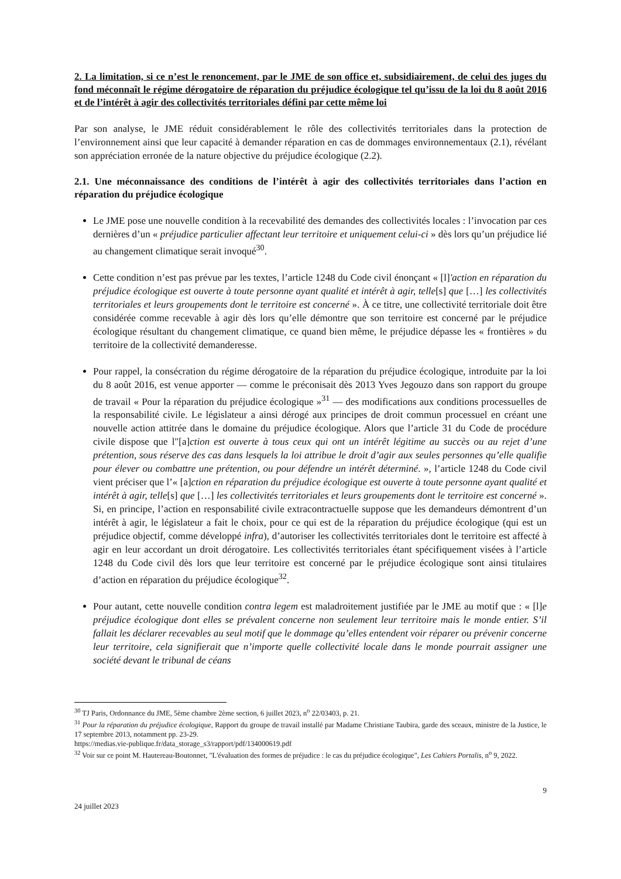2. La limitation, si ce n’est le renoncement, par le JME de son office et, subsidiairement, de celui des juges du fond méconnaît le régime dérogatoire de réparation du préjudice écologique tel qu’issu de la loi du 8 août 2016 et de l’intérêt à agir des collectivités territoriales défini par cette même loi
Par son analyse, le JME réduit considérablement le rôle des collectivités territoriales dans la protection de l’environnement ainsi que leur capacité à demander réparation en cas de dommages environnementaux (2.1), révélant son appréciation erronée de la nature objective du préjudice écologique (2.2).
2.1. Une méconnaissance des conditions de l’intérêt à agir des collectivités territoriales dans l’action en réparation du préjudice écologique
Le JME pose une nouvelle condition à la recevabilité des demandes des collectivités locales : l’invocation par ces dernières d’un « préjudice particulier affectant leur territoire et uniquement celui-ci » dès lors qu’un préjudice lié au changement climatique serait invoqué<sup>30</sup>.
Cette condition n’est pas prévue par les textes, l’article 1248 du Code civil énonçant « [l]'action en réparation du préjudice écologique est ouverte à toute personne ayant qualité et intérêt à agir, telle[s] que […] les collectivités territoriales et leurs groupements dont le territoire est concerné ». À ce titre, une collectivité territoriale doit être considérée comme recevable à agir dès lors qu’elle démontre que son territoire est concerné par le préjudice écologique résultant du changement climatique, ce quand bien même, le préjudice dépasse les « frontières » du territoire de la collectivité demanderesse.
Pour rappel, la consécration du régime dérogatoire de la réparation du préjudice écologique, introduite par la loi du 8 août 2016, est venue apporter — comme le préconisait dès 2013 Yves Jegouzo dans son rapport du groupe de travail « Pour la réparation du préjudice écologique »<sup>31</sup> — des modifications aux conditions processuelles de la responsabilité civile. Le législateur a ainsi dérogé aux principes de droit commun processuel en créant une nouvelle action attitrée dans le domaine du préjudice écologique. Alors que l’article 31 du Code de procédure civile dispose que l"[a]ction est ouverte à tous ceux qui ont un intérêt légitime au succès ou au rejet d’une prétention, sous réserve des cas dans lesquels la loi attribue le droit d’agir aux seules personnes qu’elle qualifie pour élever ou combattre une prétention, ou pour défendre un intérêt déterminé. », l’article 1248 du Code civil vient préciser que l’« [a]ction en réparation du préjudice écologique est ouverte à toute personne ayant qualité et intérêt à agir, telle[s] que […] les collectivités territoriales et leurs groupements dont le territoire est concerné ». Si, en principe, l’action en responsabilité civile extracontractuelle suppose que les demandeurs démontrent d’un intérêt à agir, le législateur a fait le choix, pour ce qui est de la réparation du préjudice écologique (qui est un préjudice objectif, comme développé infra), d’autoriser les collectivités territoriales dont le territoire est affecté à agir en leur accordant un droit dérogatoire. Les collectivités territoriales étant spécifiquement visées à l’article 1248 du Code civil dès lors que leur territoire est concerné par le préjudice écologique sont ainsi titulaires d’action en réparation du préjudice écologique<sup>32</sup>.
Pour autant, cette nouvelle condition contra legem est maladroitement justifiée par le JME au motif que : « [l]e préjudice écologique dont elles se prévalent concerne non seulement leur territoire mais le monde entier. S’il fallait les déclarer recevables au seul motif que le dommage qu’elles entendent voir réparer ou prévenir concerne leur territoire, cela signifierait que n’importe quelle collectivité locale dans le monde pourrait assigner une société devant le tribunal de céans
<sup>30</sup> TJ Paris, Ordonnance du JME, 5ème chambre 2ème section, 6 juillet 2023, n<sup>o</sup> 22/03403, p. 21.
<sup>31</sup> Pour la réparation du préjudice écologique, Rapport du groupe de travail installé par Madame Christiane Taubira, garde des sceaux, ministre de la Justice, le 17 septembre 2013, notamment pp. 23-29.
https://medias.vie-publique.fr/data_storage_s3/rapport/pdf/134000619.pdf
<sup>32</sup> Voir sur ce point M. Hautereau-Boutonnet, "L'évaluation des formes de préjudice : le cas du préjudice écologique", Les Cahiers Portalis, n<sup>o</sup> 9, 2022.
9
24 juillet 2023